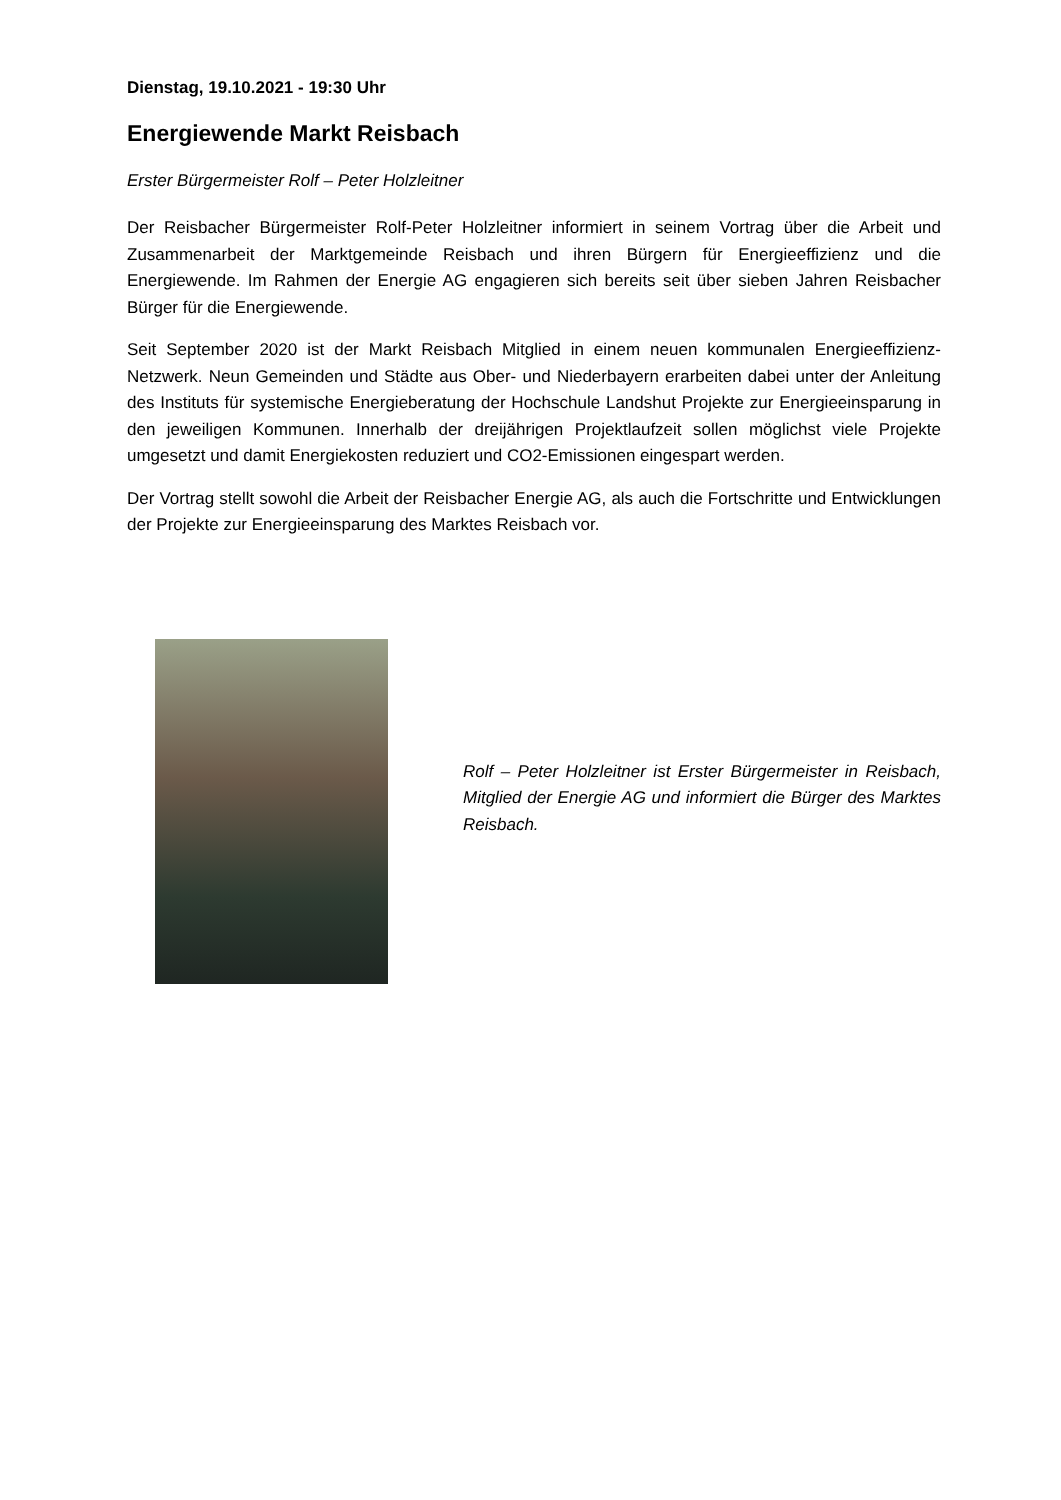Dienstag, 19.10.2021 - 19:30 Uhr
Energiewende Markt Reisbach
Erster Bürgermeister Rolf – Peter Holzleitner
Der Reisbacher Bürgermeister Rolf-Peter Holzleitner informiert in seinem Vortrag über die Arbeit und Zusammenarbeit der Marktgemeinde Reisbach und ihren Bürgern für Energieeffizienz und die Energiewende. Im Rahmen der Energie AG engagieren sich bereits seit über sieben Jahren Reisbacher Bürger für die Energiewende.
Seit September 2020 ist der Markt Reisbach Mitglied in einem neuen kommunalen Energieeffizienz-Netzwerk. Neun Gemeinden und Städte aus Ober- und Niederbayern erarbeiten dabei unter der Anleitung des Instituts für systemische Energieberatung der Hochschule Landshut Projekte zur Energieeinsparung in den jeweiligen Kommunen. Innerhalb der dreijährigen Projektlaufzeit sollen möglichst viele Projekte umgesetzt und damit Energiekosten reduziert und CO2-Emissionen eingespart werden.
Der Vortrag stellt sowohl die Arbeit der Reisbacher Energie AG, als auch die Fortschritte und Entwicklungen der Projekte zur Energieeinsparung des Marktes Reisbach vor.
Rolf – Peter Holzleitner ist Erster Bürgermeister in Reisbach, Mitglied der Energie AG und informiert die Bürger des Marktes Reisbach.